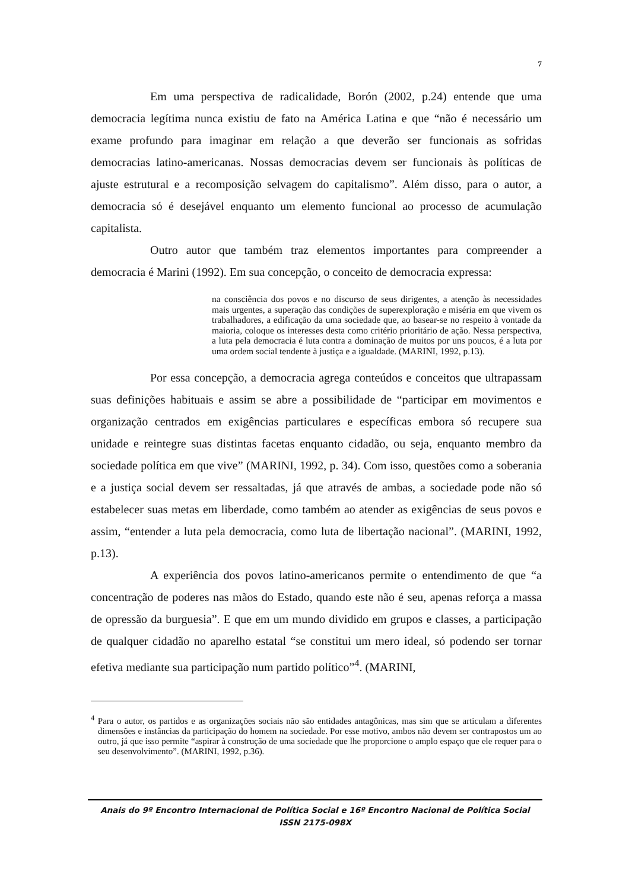7
Em uma perspectiva de radicalidade, Borón (2002, p.24) entende que uma democracia legítima nunca existiu de fato na América Latina e que “não é necessário um exame profundo para imaginar em relação a que deverão ser funcionais as sofridas democracias latino-americanas. Nossas democracias devem ser funcionais às políticas de ajuste estrutural e a recomposição selvagem do capitalismo”. Além disso, para o autor, a democracia só é desejável enquanto um elemento funcional ao processo de acumulação capitalista.
Outro autor que também traz elementos importantes para compreender a democracia é Marini (1992). Em sua concepção, o conceito de democracia expressa:
na consciência dos povos e no discurso de seus dirigentes, a atenção às necessidades mais urgentes, a superação das condições de superexploração e miséria em que vivem os trabalhadores, a edificação da uma sociedade que, ao basear-se no respeito à vontade da maioria, coloque os interesses desta como critério prioritário de ação. Nessa perspectiva, a luta pela democracia é luta contra a dominação de muitos por uns poucos, é a luta por uma ordem social tendente à justiça e a igualdade. (MARINI, 1992, p.13).
Por essa concepção, a democracia agrega conteúdos e conceitos que ultrapassam suas definições habituais e assim se abre a possibilidade de “participar em movimentos e organização centrados em exigências particulares e específicas embora só recupere sua unidade e reintegre suas distintas facetas enquanto cidadão, ou seja, enquanto membro da sociedade política em que vive” (MARINI, 1992, p. 34). Com isso, questões como a soberania e a justiça social devem ser ressaltadas, já que através de ambas, a sociedade pode não só estabelecer suas metas em liberdade, como também ao atender as exigências de seus povos e assim, “entender a luta pela democracia, como luta de libertação nacional”. (MARINI, 1992, p.13).
A experiência dos povos latino-americanos permite o entendimento de que “a concentração de poderes nas mãos do Estado, quando este não é seu, apenas reforça a massa de opressão da burguesia”. E que em um mundo dividido em grupos e classes, a participação de qualquer cidadão no aparelho estatal “se constitui um mero ideal, só podendo ser tornar efetiva mediante sua participação num partido político”<sup>4</sup>. (MARINI,
<sup>4</sup> Para o autor, os partidos e as organizações sociais não são entidades antagônicas, mas sim que se articulam a diferentes dimensões e instâncias da participação do homem na sociedade. Por esse motivo, ambos não devem ser contrapostos um ao outro, já que isso permite “aspirar à construção de uma sociedade que lhe proporcione o amplo espaço que ele requer para o seu desenvolvimento”. (MARINI, 1992, p.36).
Anais do 9º Encontro Internacional de Política Social e 16º Encontro Nacional de Política Social
ISSN 2175-098X